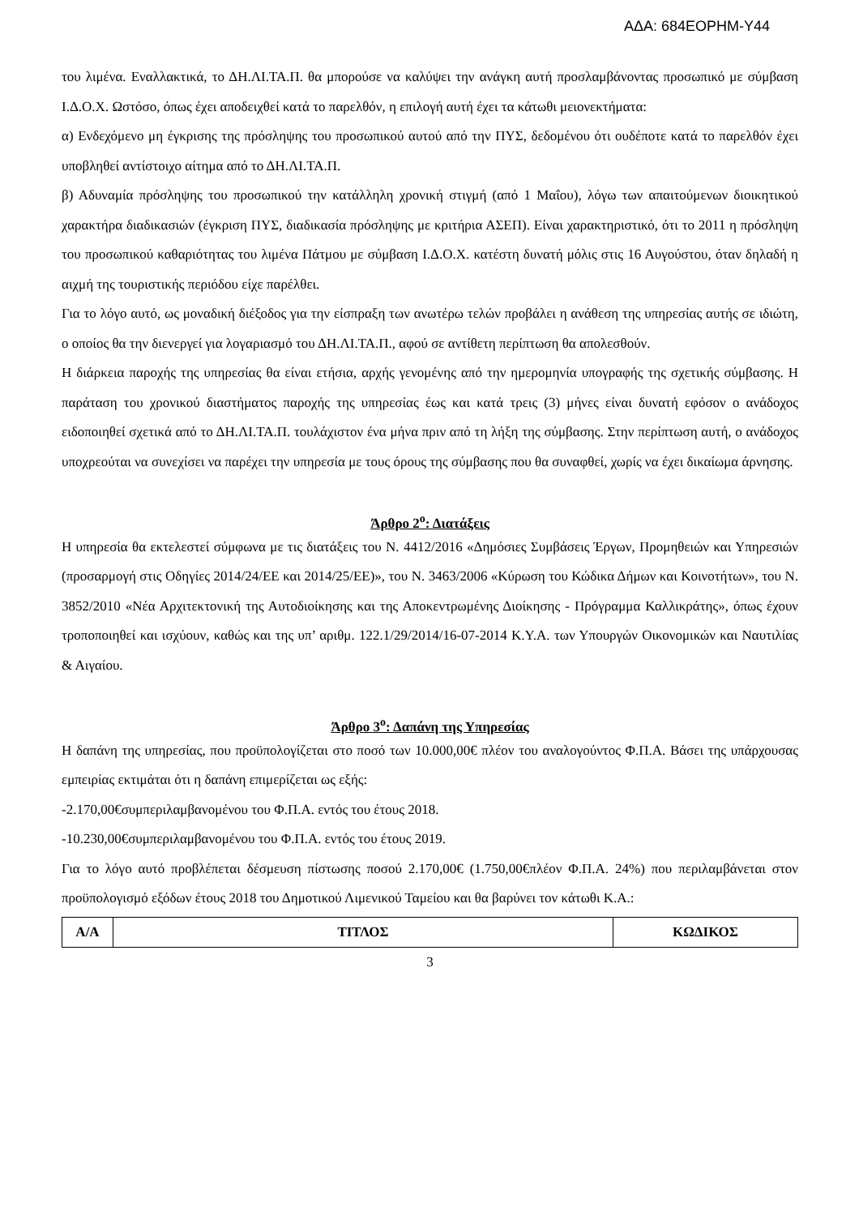ΑΔΑ: 684ΕΟΡΗΜ-Υ44
του λιμένα. Εναλλακτικά, το ΔΗ.ΛΙ.ΤΑ.Π. θα μπορούσε να καλύψει την ανάγκη αυτή προσλαμβάνοντας προσωπικό με σύμβαση Ι.Δ.Ο.Χ. Ωστόσο, όπως έχει αποδειχθεί κατά το παρελθόν, η επιλογή αυτή έχει τα κάτωθι μειονεκτήματα:
α) Ενδεχόμενο μη έγκρισης της πρόσληψης του προσωπικού αυτού από την ΠΥΣ, δεδομένου ότι ουδέποτε κατά το παρελθόν έχει υποβληθεί αντίστοιχο αίτημα από το ΔΗ.ΛΙ.ΤΑ.Π.
β) Αδυναμία πρόσληψης του προσωπικού την κατάλληλη χρονική στιγμή (από 1 Μαΐου), λόγω των απαιτούμενων διοικητικού χαρακτήρα διαδικασιών (έγκριση ΠΥΣ, διαδικασία πρόσληψης με κριτήρια ΑΣΕΠ). Είναι χαρακτηριστικό, ότι το 2011 η πρόσληψη του προσωπικού καθαριότητας του λιμένα Πάτμου με σύμβαση Ι.Δ.Ο.Χ. κατέστη δυνατή μόλις στις 16 Αυγούστου, όταν δηλαδή η αιχμή της τουριστικής περιόδου είχε παρέλθει.
Για το λόγο αυτό, ως μοναδική διέξοδος για την είσπραξη των ανωτέρω τελών προβάλει η ανάθεση της υπηρεσίας αυτής σε ιδιώτη, ο οποίος θα την διενεργεί για λογαριασμό του ΔΗ.ΛΙ.ΤΑ.Π., αφού σε αντίθετη περίπτωση θα απολεσθούν.
Η διάρκεια παροχής της υπηρεσίας θα είναι ετήσια, αρχής γενομένης από την ημερομηνία υπογραφής της σχετικής σύμβασης. Η παράταση του χρονικού διαστήματος παροχής της υπηρεσίας έως και κατά τρεις (3) μήνες είναι δυνατή εφόσον ο ανάδοχος ειδοποιηθεί σχετικά από το ΔΗ.ΛΙ.ΤΑ.Π. τουλάχιστον ένα μήνα πριν από τη λήξη της σύμβασης. Στην περίπτωση αυτή, ο ανάδοχος υποχρεούται να συνεχίσει να παρέχει την υπηρεσία με τους όρους της σύμβασης που θα συναφθεί, χωρίς να έχει δικαίωμα άρνησης.
Άρθρο 2<sup>ο</sup>: Διατάξεις
Η υπηρεσία θα εκτελεστεί σύμφωνα με τις διατάξεις του Ν. 4412/2016 «Δημόσιες Συμβάσεις Έργων, Προμηθειών και Υπηρεσιών (προσαρμογή στις Οδηγίες 2014/24/ΕΕ και 2014/25/ΕΕ)», του Ν. 3463/2006 «Κύρωση του Κώδικα Δήμων και Κοινοτήτων», του Ν. 3852/2010 «Νέα Αρχιτεκτονική της Αυτοδιοίκησης και της Αποκεντρωμένης Διοίκησης - Πρόγραμμα Καλλικράτης», όπως έχουν τροποποιηθεί και ισχύουν, καθώς και της υπ’ αριθμ. 122.1/29/2014/16-07-2014 Κ.Υ.Α. των Υπουργών Οικονομικών και Ναυτιλίας & Αιγαίου.
Άρθρο 3<sup>ο</sup>: Δαπάνη της Υπηρεσίας
Η δαπάνη της υπηρεσίας, που προϋπολογίζεται στο ποσό των 10.000,00€ πλέον του αναλογούντος Φ.Π.Α. Βάσει της υπάρχουσας εμπειρίας εκτιμάται ότι η δαπάνη επιμερίζεται ως εξής:
-2.170,00€συμπεριλαμβανομένου του Φ.Π.Α. εντός του έτους 2018.
-10.230,00€συμπεριλαμβανομένου του Φ.Π.Α. εντός του έτους 2019.
Για το λόγο αυτό προβλέπεται δέσμευση πίστωσης ποσού 2.170,00€ (1.750,00€πλέον Φ.Π.Α. 24%) που περιλαμβάνεται στον προϋπολογισμό εξόδων έτους 2018 του Δημοτικού Λιμενικού Ταμείου και θα βαρύνει τον κάτωθι Κ.Α.:
| Α/Α | ΤΙΤΛΟΣ | ΚΩΔΙΚΟΣ |
| --- | --- | --- |
3